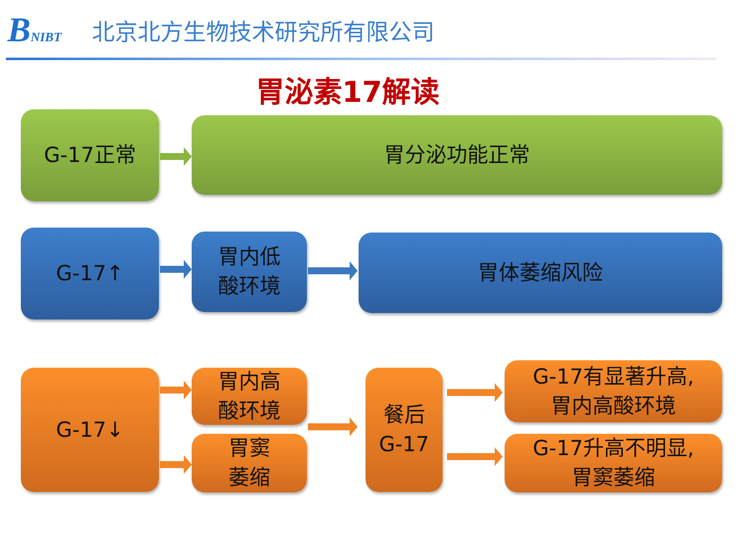BNIBT
北京北方生物技术研究所有限公司
胃泌素17解读
G-17正常 胃分泌功能正常
G-17↑
胃内低
酸环境
胃体萎缩风险
G-17↓
胃内高
酸环境
胃窦
萎缩
餐后
G-17
G-17有显著升高,
胃内高酸环境
G-17升高不明显,
胃窦萎缩